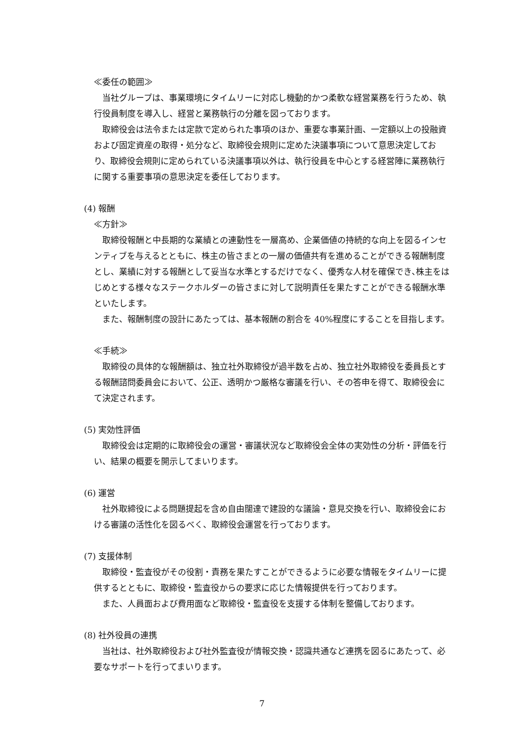≪委任の範囲≫
当社グループは、事業環境にタイムリーに対応し機動的かつ柔軟な経営業務を行うため、執行役員制度を導入し、経営と業務執行の分離を図っております。
取締役会は法令または定款で定められた事項のほか、重要な事業計画、一定額以上の投融資および固定資産の取得・処分など、取締役会規則に定めた決議事項について意思決定しており、取締役会規則に定められている決議事項以外は、執行役員を中心とする経営陣に業務執行に関する重要事項の意思決定を委任しております。
(4) 報酬
≪方針≫
取締役報酬と中長期的な業績との連動性を一層高め、企業価値の持続的な向上を図るインセンティブを与えるとともに、株主の皆さまとの一層の価値共有を進めることができる報酬制度とし、業績に対する報酬として妥当な水準とするだけでなく、優秀な人材を確保でき､株主をはじめとする様々なステークホルダーの皆さまに対して説明責任を果たすことができる報酬水準といたします。
また、報酬制度の設計にあたっては、基本報酬の割合を 40%程度にすることを目指します。
≪手続≫
取締役の具体的な報酬額は、独立社外取締役が過半数を占め、独立社外取締役を委員長とする報酬諮問委員会において、公正、透明かつ厳格な審議を行い、その答申を得て、取締役会にて決定されます。
(5) 実効性評価
取締役会は定期的に取締役会の運営・審議状況など取締役会全体の実効性の分析・評価を行い、結果の概要を開示してまいります。
(6) 運営
社外取締役による問題提起を含め自由闊達で建設的な議論・意見交換を行い、取締役会における審議の活性化を図るべく、取締役会運営を行っております。
(7) 支援体制
取締役・監査役がその役割・責務を果たすことができるように必要な情報をタイムリーに提供するとともに、取締役・監査役からの要求に応じた情報提供を行っております。
また、人員面および費用面など取締役・監査役を支援する体制を整備しております。
(8) 社外役員の連携
当社は、社外取締役および社外監査役が情報交換・認識共通など連携を図るにあたって、必要なサポートを行ってまいります。
7